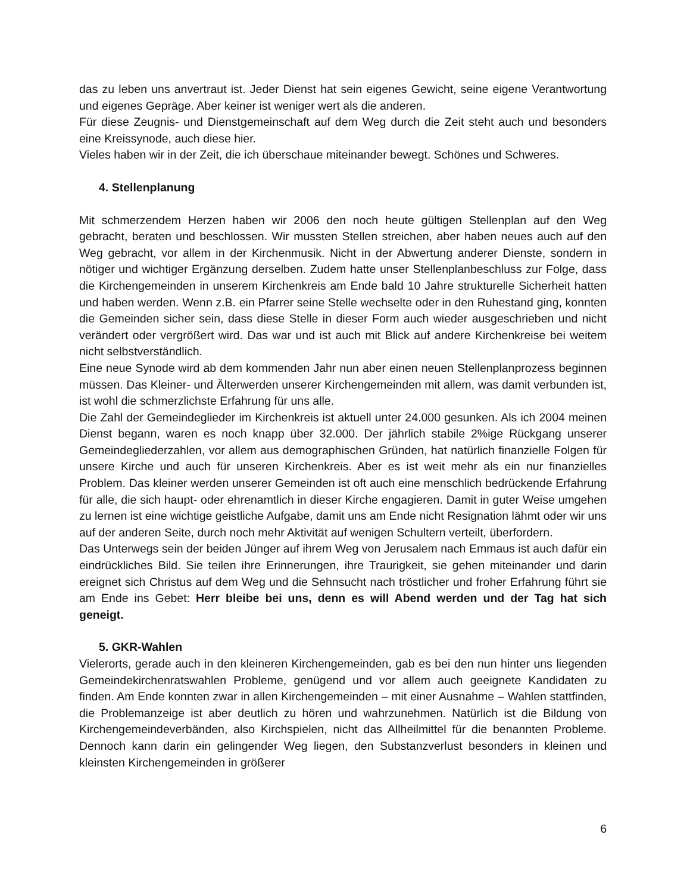das zu leben uns anvertraut ist. Jeder Dienst hat sein eigenes Gewicht, seine eigene Verantwortung und eigenes Gepräge. Aber keiner ist weniger wert als die anderen.
Für diese Zeugnis- und Dienstgemeinschaft auf dem Weg durch die Zeit steht auch und besonders eine Kreissynode, auch diese hier.
Vieles haben wir in der Zeit, die ich überschaue miteinander bewegt. Schönes und Schweres.
4. Stellenplanung
Mit schmerzendem Herzen haben wir 2006 den noch heute gültigen Stellenplan auf den Weg gebracht, beraten und beschlossen. Wir mussten Stellen streichen, aber haben neues auch auf den Weg gebracht, vor allem in der Kirchenmusik. Nicht in der Abwertung anderer Dienste, sondern in nötiger und wichtiger Ergänzung derselben. Zudem hatte unser Stellenplanbeschluss zur Folge, dass die Kirchengemeinden in unserem Kirchenkreis am Ende bald 10 Jahre strukturelle Sicherheit hatten und haben werden. Wenn z.B. ein Pfarrer seine Stelle wechselte oder in den Ruhestand ging, konnten die Gemeinden sicher sein, dass diese Stelle in dieser Form auch wieder ausgeschrieben und nicht verändert oder vergrößert wird. Das war und ist auch mit Blick auf andere Kirchenkreise bei weitem nicht selbstverständlich.
Eine neue Synode wird ab dem kommenden Jahr nun aber einen neuen Stellenplanprozess beginnen müssen. Das Kleiner- und Älterwerden unserer Kirchengemeinden mit allem, was damit verbunden ist, ist wohl die schmerzlichste Erfahrung für uns alle.
Die Zahl der Gemeindeglieder im Kirchenkreis ist aktuell unter 24.000 gesunken. Als ich 2004 meinen Dienst begann, waren es noch knapp über 32.000. Der jährlich stabile 2%ige Rückgang unserer Gemeindegliederzahlen, vor allem aus demographischen Gründen, hat natürlich finanzielle Folgen für unsere Kirche und auch für unseren Kirchenkreis. Aber es ist weit mehr als ein nur finanzielles Problem. Das kleiner werden unserer Gemeinden ist oft auch eine menschlich bedrückende Erfahrung für alle, die sich haupt- oder ehrenamtlich in dieser Kirche engagieren. Damit in guter Weise umgehen zu lernen ist eine wichtige geistliche Aufgabe, damit uns am Ende nicht Resignation lähmt oder wir uns auf der anderen Seite, durch noch mehr Aktivität auf wenigen Schultern verteilt, überfordern.
Das Unterwegs sein der beiden Jünger auf ihrem Weg von Jerusalem nach Emmaus ist auch dafür ein eindrückliches Bild. Sie teilen ihre Erinnerungen, ihre Traurigkeit, sie gehen miteinander und darin ereignet sich Christus auf dem Weg und die Sehnsucht nach tröstlicher und froher Erfahrung führt sie am Ende ins Gebet: Herr bleibe bei uns, denn es will Abend werden und der Tag hat sich geneigt.
5. GKR-Wahlen
Vielerorts, gerade auch in den kleineren Kirchengemeinden, gab es bei den nun hinter uns liegenden Gemeindekirchenratswahlen Probleme, genügend und vor allem auch geeignete Kandidaten zu finden. Am Ende konnten zwar in allen Kirchengemeinden – mit einer Ausnahme – Wahlen stattfinden, die Problemanzeige ist aber deutlich zu hören und wahrzunehmen. Natürlich ist die Bildung von Kirchengemeindeverbänden, also Kirchspielen, nicht das Allheilmittel für die benannten Probleme. Dennoch kann darin ein gelingender Weg liegen, den Substanzverlust besonders in kleinen und kleinsten Kirchengemeinden in größerer
6